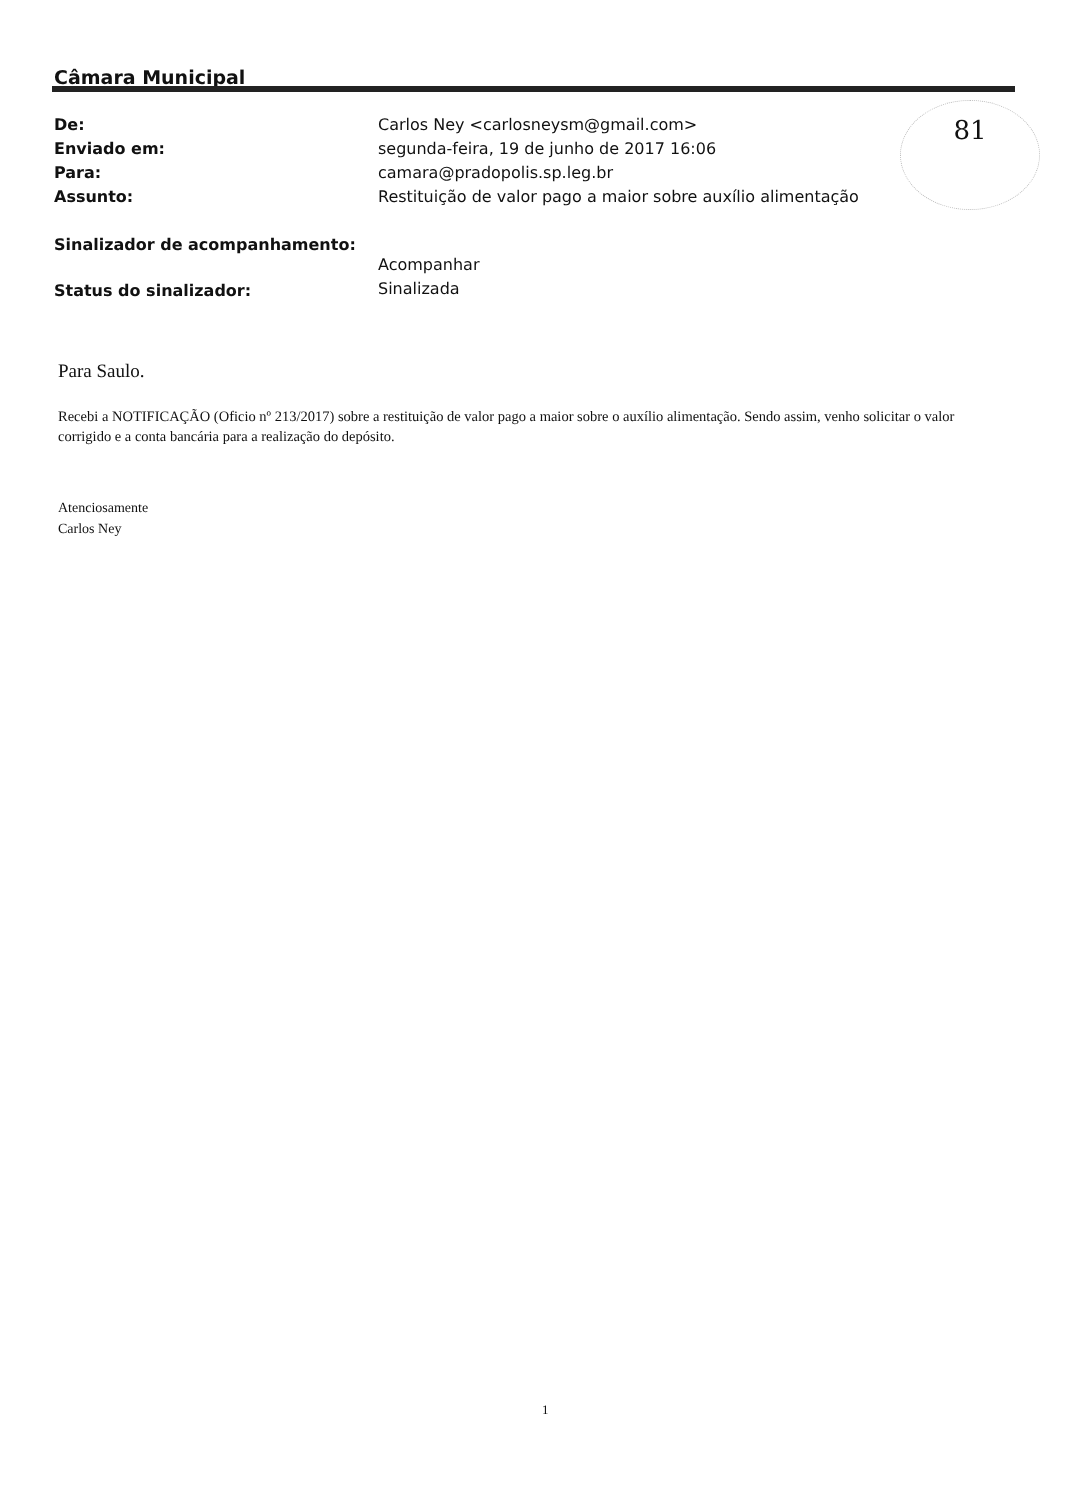Câmara Municipal
81
| De: | Carlos Ney <carlosneysm@gmail.com> |
| Enviado em: | segunda-feira, 19 de junho de 2017 16:06 |
| Para: | camara@pradopolis.sp.leg.br |
| Assunto: | Restituição de valor pago a maior sobre auxílio alimentação |
| Sinalizador de acompanhamento: | Acompanhar |
| Status do sinalizador: | Sinalizada |
Para Saulo.
Recebi a NOTIFICAÇÃO (Oficio nº 213/2017) sobre a restituição de valor pago a maior sobre o auxílio alimentação. Sendo assim, venho solicitar o valor corrigido e a conta bancária para a realização do depósito.
Atenciosamente
Carlos Ney
1